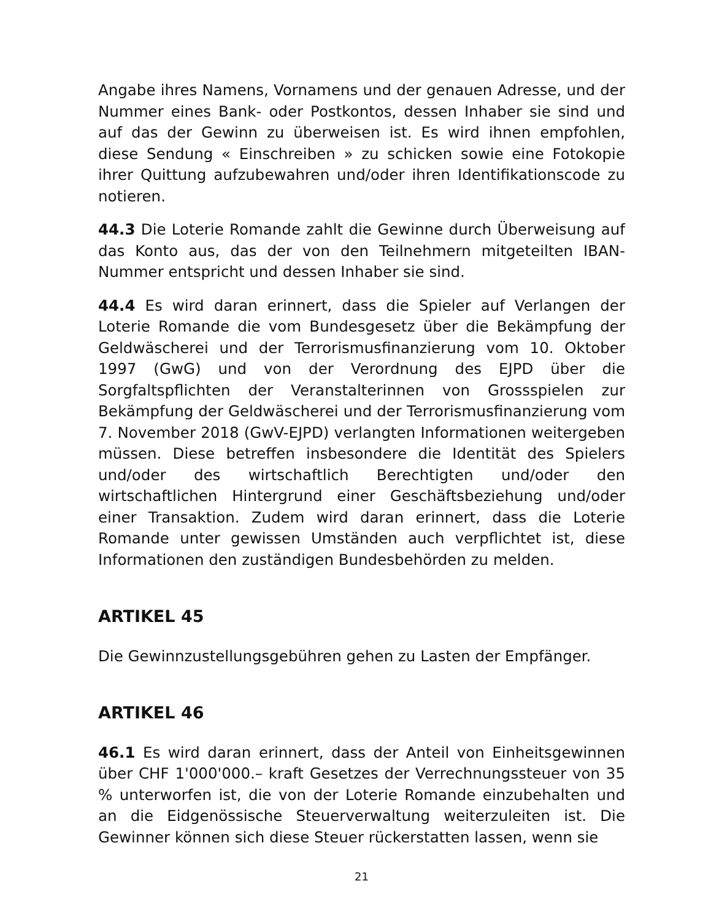Angabe ihres Namens, Vornamens und der genauen Adresse, und der Nummer eines Bank- oder Postkontos, dessen Inhaber sie sind und auf das der Gewinn zu überweisen ist. Es wird ihnen empfohlen, diese Sendung « Einschreiben » zu schicken sowie eine Fotokopie ihrer Quittung aufzubewahren und/oder ihren Identifikationscode zu notieren.
44.3 Die Loterie Romande zahlt die Gewinne durch Überweisung auf das Konto aus, das der von den Teilnehmern mitgeteilten IBAN-Nummer entspricht und dessen Inhaber sie sind.
44.4 Es wird daran erinnert, dass die Spieler auf Verlangen der Loterie Romande die vom Bundesgesetz über die Bekämpfung der Geldwäscherei und der Terrorismusfinanzierung vom 10. Oktober 1997 (GwG) und von der Verordnung des EJPD über die Sorgfaltspflichten der Veranstalterinnen von Grossspielen zur Bekämpfung der Geldwäscherei und der Terrorismusfinanzierung vom 7. November 2018 (GwV-EJPD) verlangten Informationen weitergeben müssen. Diese betreffen insbesondere die Identität des Spielers und/oder des wirtschaftlich Berechtigten und/oder den wirtschaftlichen Hintergrund einer Geschäftsbeziehung und/oder einer Transaktion. Zudem wird daran erinnert, dass die Loterie Romande unter gewissen Umständen auch verpflichtet ist, diese Informationen den zuständigen Bundesbehörden zu melden.
ARTIKEL 45
Die Gewinnzustellungsgebühren gehen zu Lasten der Empfänger.
ARTIKEL 46
46.1 Es wird daran erinnert, dass der Anteil von Einheitsgewinnen über CHF 1'000'000.– kraft Gesetzes der Verrechnungssteuer von 35 % unterworfen ist, die von der Loterie Romande einzubehalten und an die Eidgenössische Steuerverwaltung weiterzuleiten ist. Die Gewinner können sich diese Steuer rückerstatten lassen, wenn sie
21